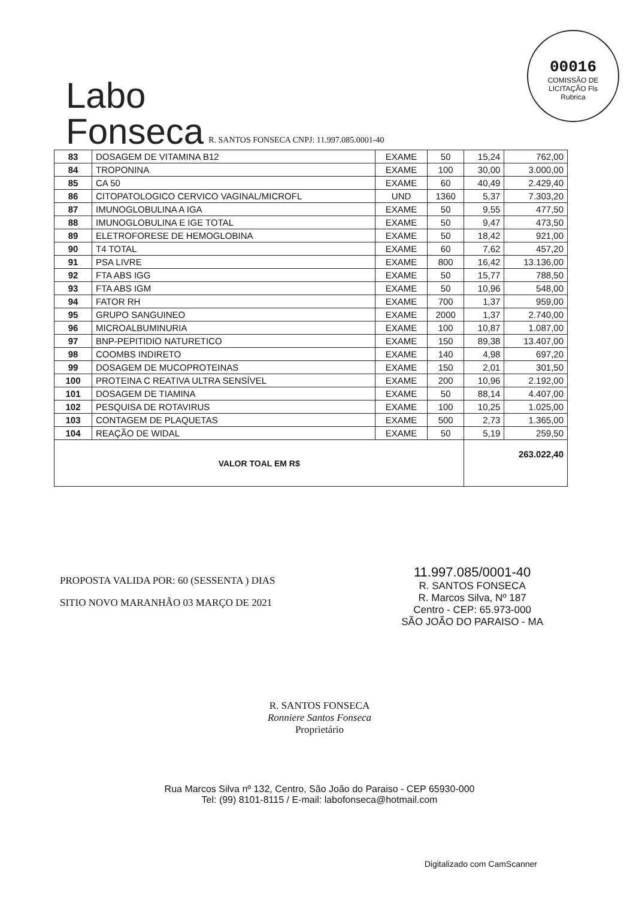00016
COMISSÃO DE LICITAÇÃO Fls
Rubrica
Labo
Fonseca
R. SANTOS FONSECA CNPJ: 11.997.085.0001-40
| 83 | DOSAGEM DE VITAMINA B12 | EXAME | 50 | 15,24 | 762,00 |
| 84 | TROPONINA | EXAME | 100 | 30,00 | 3.000,00 |
| 85 | CA 50 | EXAME | 60 | 40,49 | 2.429,40 |
| 86 | CITOPATOLOGICO CERVICO VAGINAL/MICROFL | UND | 1360 | 5,37 | 7.303,20 |
| 87 | IMUNOGLOBULINA A IGA | EXAME | 50 | 9,55 | 477,50 |
| 88 | IMUNOGLOBULINA E IGE TOTAL | EXAME | 50 | 9,47 | 473,50 |
| 89 | ELETROFORESE DE HEMOGLOBINA | EXAME | 50 | 18,42 | 921,00 |
| 90 | T4 TOTAL | EXAME | 60 | 7,62 | 457,20 |
| 91 | PSA LIVRE | EXAME | 800 | 16,42 | 13.136,00 |
| 92 | FTA ABS IGG | EXAME | 50 | 15,77 | 788,50 |
| 93 | FTA ABS IGM | EXAME | 50 | 10,96 | 548,00 |
| 94 | FATOR RH | EXAME | 700 | 1,37 | 959,00 |
| 95 | GRUPO SANGUINEO | EXAME | 2000 | 1,37 | 2.740,00 |
| 96 | MICROALBUMINURIA | EXAME | 100 | 10,87 | 1.087,00 |
| 97 | BNP-PEPITIDIO NATURETICO | EXAME | 150 | 89,38 | 13.407,00 |
| 98 | COOMBS INDIRETO | EXAME | 140 | 4,98 | 697,20 |
| 99 | DOSAGEM DE MUCOPROTEINAS | EXAME | 150 | 2,01 | 301,50 |
| 100 | PROTEINA C REATIVA ULTRA SENSÍVEL | EXAME | 200 | 10,96 | 2.192,00 |
| 101 | DOSAGEM DE TIAMINA | EXAME | 50 | 88,14 | 4.407,00 |
| 102 | PESQUISA DE ROTAVIRUS | EXAME | 100 | 10,25 | 1.025,00 |
| 103 | CONTAGEM DE PLAQUETAS | EXAME | 500 | 2,73 | 1.365,00 |
| 104 | REAÇÃO DE WIDAL | EXAME | 50 | 5,19 | 259,50 |
| VALOR TOAL EM R$ | | | | 263.022,40 | |
PROPOSTA VALIDA POR: 60 (SESSENTA ) DIAS
SITIO NOVO MARANHÃO 03 MARÇO DE 2021
11.997.085/0001-40
R. SANTOS FONSECA
R. Marcos Silva, Nº 187
Centro - CEP: 65.973-000
SÃO JOÃO DO PARAISO - MA
R. SANTOS FONSECA
Ronniere Santos Fonseca
Proprietário
Rua Marcos Silva nº 132, Centro, São João do Paraiso - CEP 65930-000
Tel: (99) 8101-8115 / E-mail: labofonseca@hotmail.com
Digitalizado com CamScanner